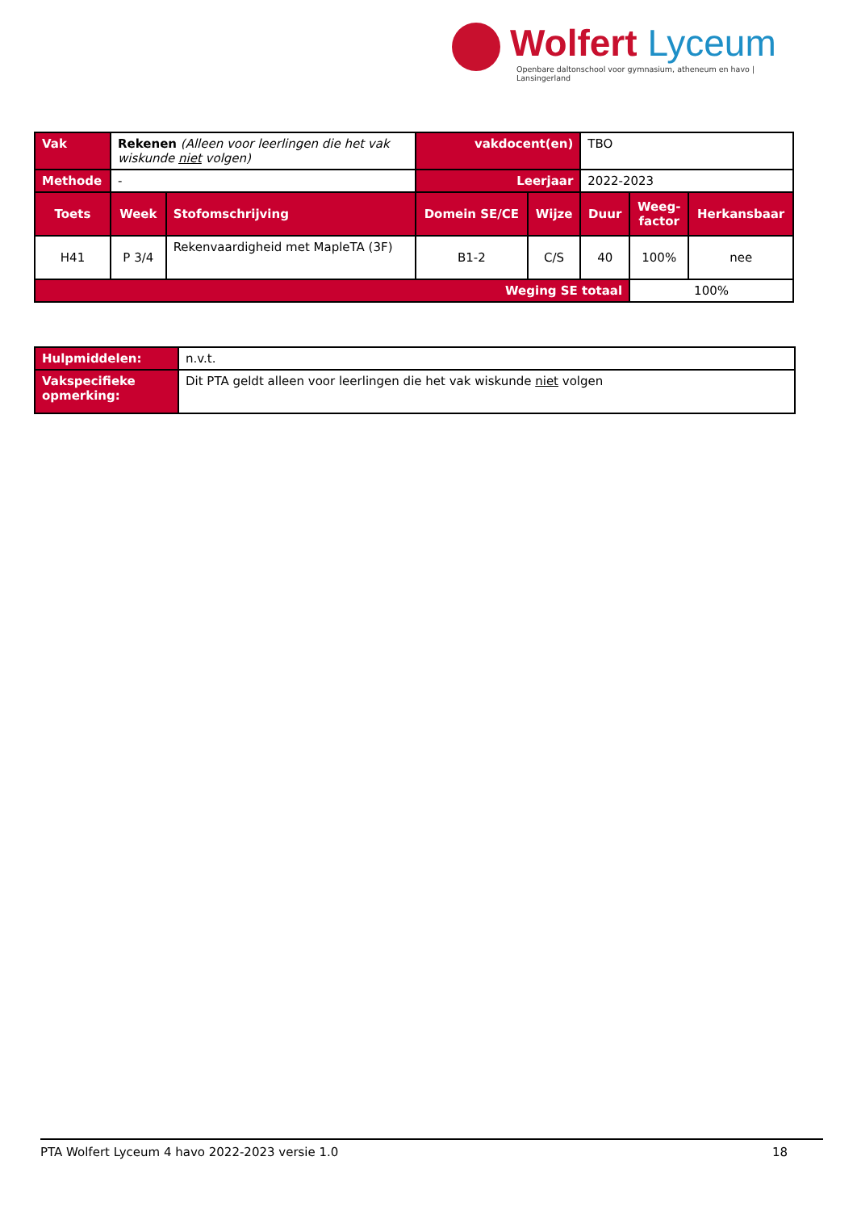Wolfert Lyceum
Openbare daltonschool voor gymnasium, atheneum en havo | Lansingerland
| Vak | Rekenen (Alleen voor leerlingen die het vak wiskunde niet volgen) | | vakdocent(en) | | TBO | | |
| Methode | - | | Leerjaar | | 2022-2023 | | |
| Toets | Week | Stofomschrijving | Domein SE/CE | Wijze | Duur | Weeg- factor | Herkansbaar |
| H41 | P 3/4 | Rekenvaardigheid met MapleTA (3F) | B1-2 | C/S | 40 | 100% | nee |
| Weging SE totaal | | | | | | 100% | |
| Hulpmiddelen: | n.v.t. |
| Vakspecifieke opmerking: | Dit PTA geldt alleen voor leerlingen die het vak wiskunde niet volgen |
PTA Wolfert Lyceum 4 havo 2022-2023 versie 1.0 18